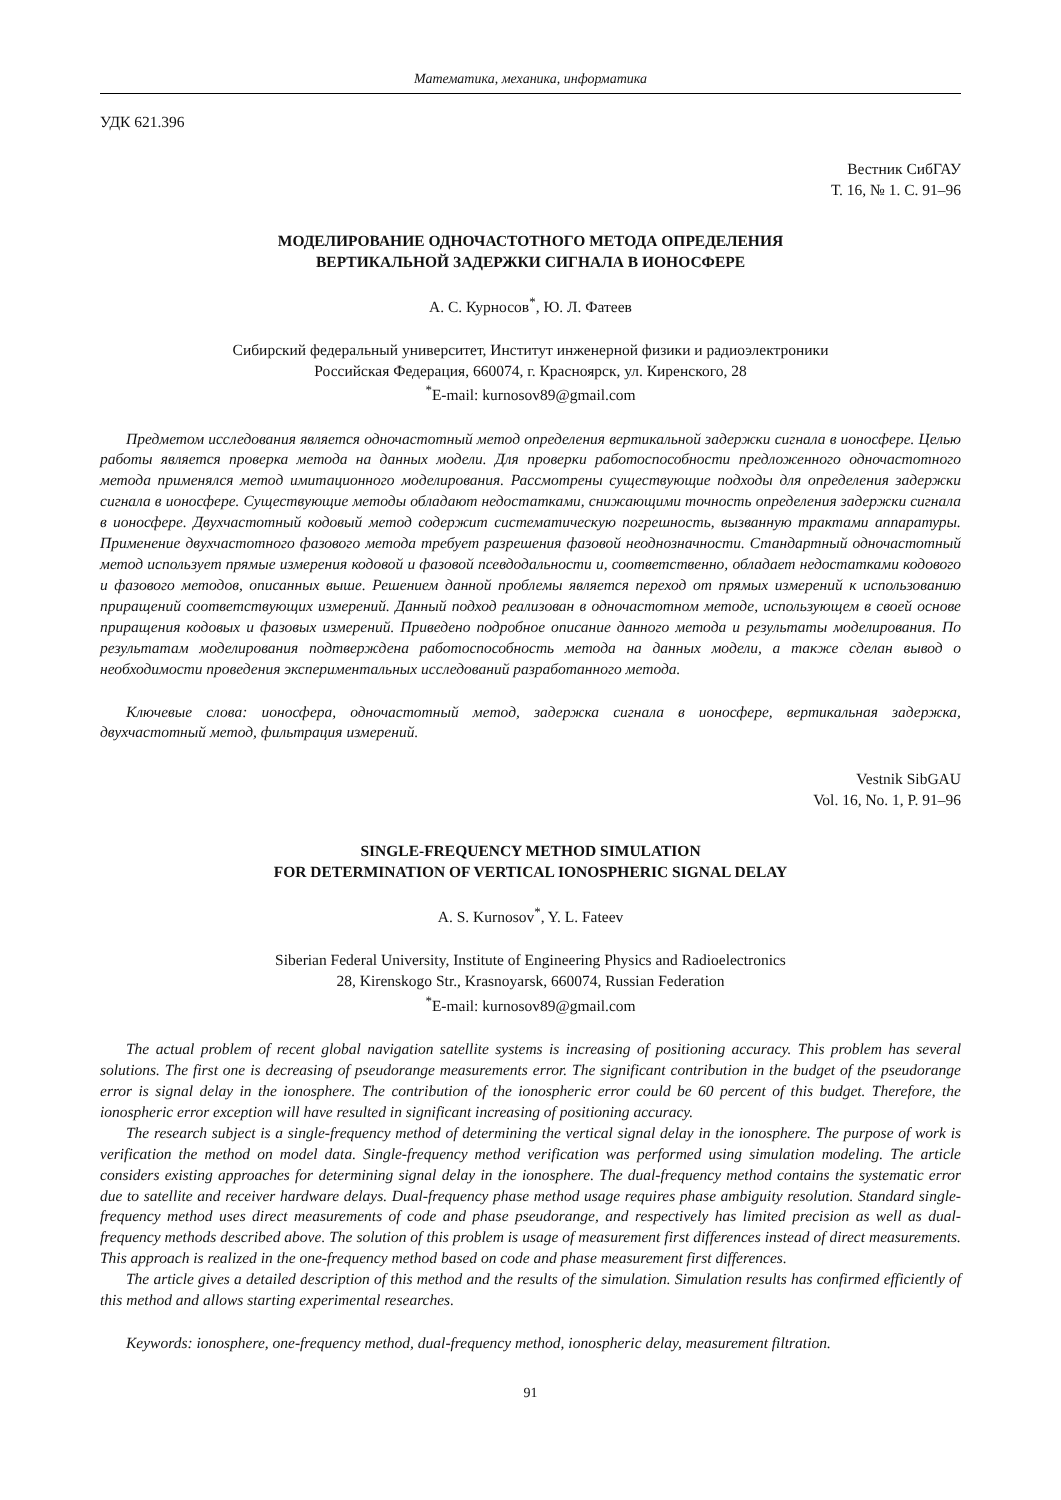Математика, механика, информатика
УДК 621.396
Вестник СибГАУ
Т. 16, № 1. С. 91–96
МОДЕЛИРОВАНИЕ ОДНОЧАСТОТНОГО МЕТОДА ОПРЕДЕЛЕНИЯ
ВЕРТИКАЛЬНОЙ ЗАДЕРЖКИ СИГНАЛА В ИОНОСФЕРЕ
А. С. Курносов<sup>*</sup>, Ю. Л. Фатеев
Сибирский федеральный университет, Институт инженерной физики и радиоэлектроники
Российская Федерация, 660074, г. Красноярск, ул. Киренского, 28
<sup>*</sup> E-mail: kurnosov89@gmail.com
Предметом исследования является одночастотный метод определения вертикальной задержки сигнала в ионосфере. Целью работы является проверка метода на данных модели. Для проверки работоспособности предложенного одночастотного метода применялся метод имитационного моделирования. Рассмотрены существующие подходы для определения задержки сигнала в ионосфере. Существующие методы обладают недостатками, снижающими точность определения задержки сигнала в ионосфере. Двухчастотный кодовый метод содержит систематическую погрешность, вызванную трактами аппаратуры. Применение двухчастотного фазового метода требует разрешения фазовой неоднозначности. Стандартный одночастотный метод использует прямые измерения кодовой и фазовой псевдодальности и, соответственно, обладает недостатками кодового и фазового методов, описанных выше. Решением данной проблемы является переход от прямых измерений к использованию приращений соответствующих измерений. Данный подход реализован в одночастотном методе, использующем в своей основе приращения кодовых и фазовых измерений. Приведено подробное описание данного метода и результаты моделирования. По результатам моделирования подтверждена работоспособность метода на данных модели, а также сделан вывод о необходимости проведения экспериментальных исследований разработанного метода.
Ключевые слова: ионосфера, одночастотный метод, задержка сигнала в ионосфере, вертикальная задержка, двухчастотный метод, фильтрация измерений.
Vestnik SibGAU
Vol. 16, No. 1, P. 91–96
SINGLE-FREQUENCY METHOD SIMULATION
FOR DETERMINATION OF VERTICAL IONOSPHERIC SIGNAL DELAY
A. S. Kurnosov<sup>*</sup>, Y. L. Fateev
Siberian Federal University, Institute of Engineering Physics and Radioelectronics
28, Kirenskogo Str., Krasnoyarsk, 660074, Russian Federation
<sup>*</sup> E-mail: kurnosov89@gmail.com
The actual problem of recent global navigation satellite systems is increasing of positioning accuracy. This problem has several solutions. The first one is decreasing of pseudorange measurements error. The significant contribution in the budget of the pseudorange error is signal delay in the ionosphere. The contribution of the ionospheric error could be 60 percent of this budget. Therefore, the ionospheric error exception will have resulted in significant increasing of positioning accuracy.
The research subject is a single-frequency method of determining the vertical signal delay in the ionosphere. The purpose of work is verification the method on model data. Single-frequency method verification was performed using simulation modeling. The article considers existing approaches for determining signal delay in the ionosphere. The dual-frequency method contains the systematic error due to satellite and receiver hardware delays. Dual-frequency phase method usage requires phase ambiguity resolution. Standard single-frequency method uses direct measurements of code and phase pseudorange, and respectively has limited precision as well as dual-frequency methods described above. The solution of this problem is usage of measurement first differences instead of direct measurements. This approach is realized in the one-frequency method based on code and phase measurement first differences.
The article gives a detailed description of this method and the results of the simulation. Simulation results has confirmed efficiently of this method and allows starting experimental researches.
Keywords: ionosphere, one-frequency method, dual-frequency method, ionospheric delay, measurement filtration.
91